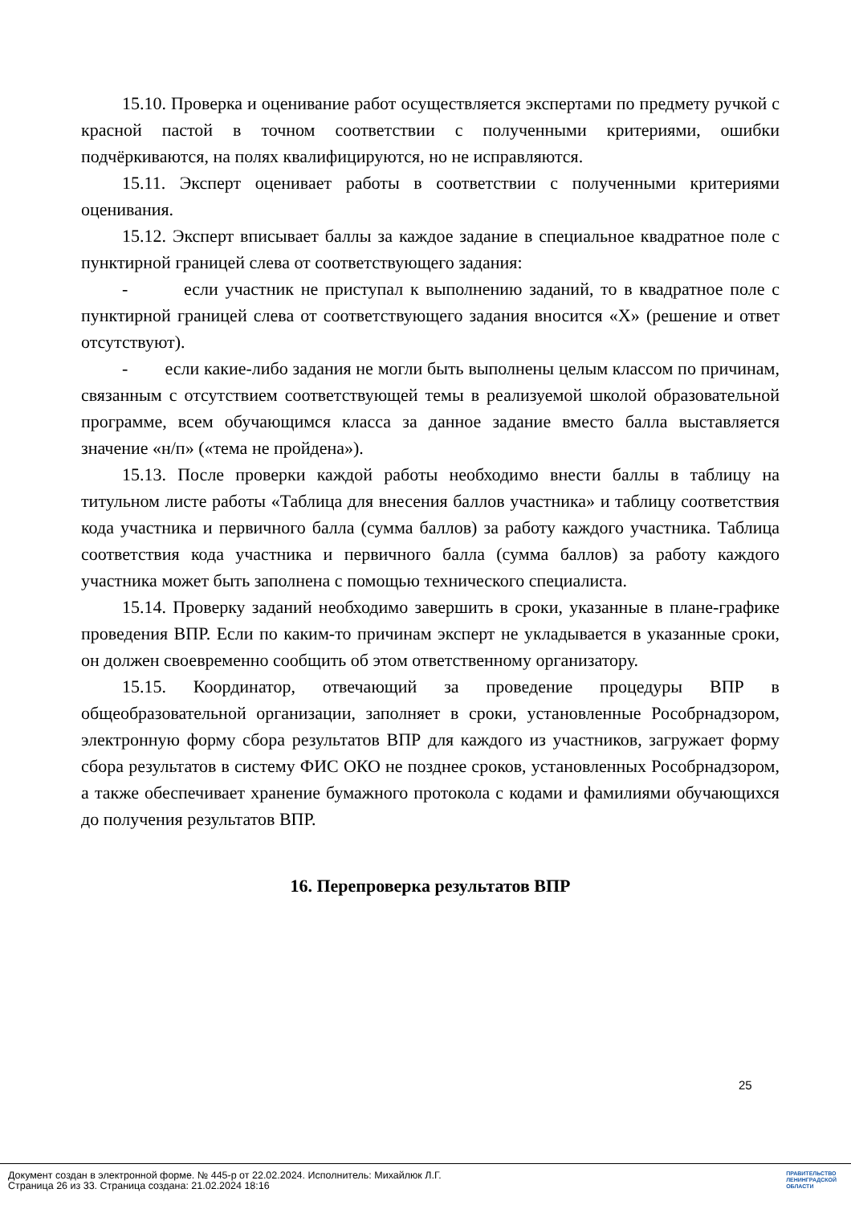15.10. Проверка и оценивание работ осуществляется экспертами по предмету ручкой с красной пастой в точном соответствии с полученными критериями, ошибки подчёркиваются, на полях квалифицируются, но не исправляются.
15.11. Эксперт оценивает работы в соответствии с полученными критериями оценивания.
15.12. Эксперт вписывает баллы за каждое задание в специальное квадратное поле с пунктирной границей слева от соответствующего задания:
- если участник не приступал к выполнению заданий, то в квадратное поле с пунктирной границей слева от соответствующего задания вносится «Х» (решение и ответ отсутствуют).
- если какие-либо задания не могли быть выполнены целым классом по причинам, связанным с отсутствием соответствующей темы в реализуемой школой образовательной программе, всем обучающимся класса за данное задание вместо балла выставляется значение «н/п» («тема не пройдена»).
15.13. После проверки каждой работы необходимо внести баллы в таблицу на титульном листе работы «Таблица для внесения баллов участника» и таблицу соответствия кода участника и первичного балла (сумма баллов) за работу каждого участника. Таблица соответствия кода участника и первичного балла (сумма баллов) за работу каждого участника может быть заполнена с помощью технического специалиста.
15.14. Проверку заданий необходимо завершить в сроки, указанные в плане-графике проведения ВПР. Если по каким-то причинам эксперт не укладывается в указанные сроки, он должен своевременно сообщить об этом ответственному организатору.
15.15. Координатор, отвечающий за проведение процедуры ВПР в общеобразовательной организации, заполняет в сроки, установленные Рособрнадзором, электронную форму сбора результатов ВПР для каждого из участников, загружает форму сбора результатов в систему ФИС ОКО не позднее сроков, установленных Рособрнадзором, а также обеспечивает хранение бумажного протокола с кодами и фамилиями обучающихся до получения результатов ВПР.
16. Перепроверка результатов ВПР
25
Документ создан в электронной форме. № 445-р от 22.02.2024. Исполнитель: Михайлюк Л.Г.
Страница 26 из 33. Страница создана: 21.02.2024 18:16
ПРАВИТЕЛЬСТВО
ЛЕНИНГРАДСКОЙ
ОБЛАСТИ